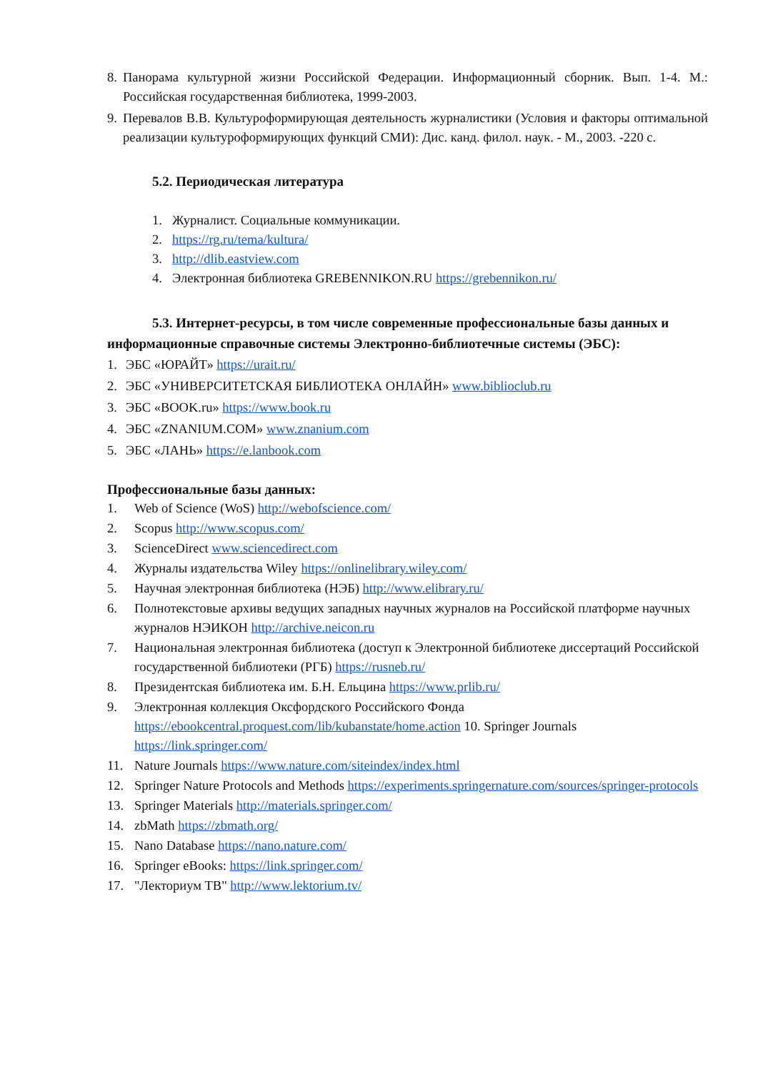8. Панорама культурной жизни Российской Федерации. Информационный сборник. Вып. 1-4. М.: Российская государственная библиотека, 1999-2003.
9. Перевалов В.В. Культуроформирующая деятельность журналистики (Условия и факторы оптимальной реализации культуроформирующих функций СМИ): Дис. канд. филол. наук. - М., 2003. -220 с.
5.2. Периодическая литература
1. Журналист. Социальные коммуникации.
2. https://rg.ru/tema/kultura/
3. http://dlib.eastview.com
4. Электронная библиотека GREBENNIKON.RU https://grebennikon.ru/
5.3. Интернет-ресурсы, в том числе современные профессиональные базы данных и информационные справочные системы Электронно-библиотечные системы (ЭБС):
1. ЭБС «ЮРАЙТ» https://urait.ru/
2. ЭБС «УНИВЕРСИТЕТСКАЯ БИБЛИОТЕКА ОНЛАЙН» www.biblioclub.ru
3. ЭБС «BOOK.ru» https://www.book.ru
4. ЭБС «ZNANIUM.COM» www.znanium.com
5. ЭБС «ЛАНЬ» https://e.lanbook.com
Профессиональные базы данных:
1. Web of Science (WoS) http://webofscience.com/
2. Scopus http://www.scopus.com/
3. ScienceDirect www.sciencedirect.com
4. Журналы издательства Wiley https://onlinelibrary.wiley.com/
5. Научная электронная библиотека (НЭБ) http://www.elibrary.ru/
6. Полнотекстовые архивы ведущих западных научных журналов на Российской платформе научных журналов НЭИКОН http://archive.neicon.ru
7. Национальная электронная библиотека (доступ к Электронной библиотеке диссертаций Российской государственной библиотеки (РГБ) https://rusneb.ru/
8. Президентская библиотека им. Б.Н. Ельцина https://www.prlib.ru/
9. Электронная коллекция Оксфордского Российского Фонда https://ebookcentral.proquest.com/lib/kubanstate/home.action 10. Springer Journals https://link.springer.com/
11. Nature Journals https://www.nature.com/siteindex/index.html
12. Springer Nature Protocols and Methods https://experiments.springernature.com/sources/springer-protocols
13. Springer Materials http://materials.springer.com/
14. zbMath https://zbmath.org/
15. Nano Database https://nano.nature.com/
16. Springer eBooks: https://link.springer.com/
17. "Лекториум ТВ" http://www.lektorium.tv/